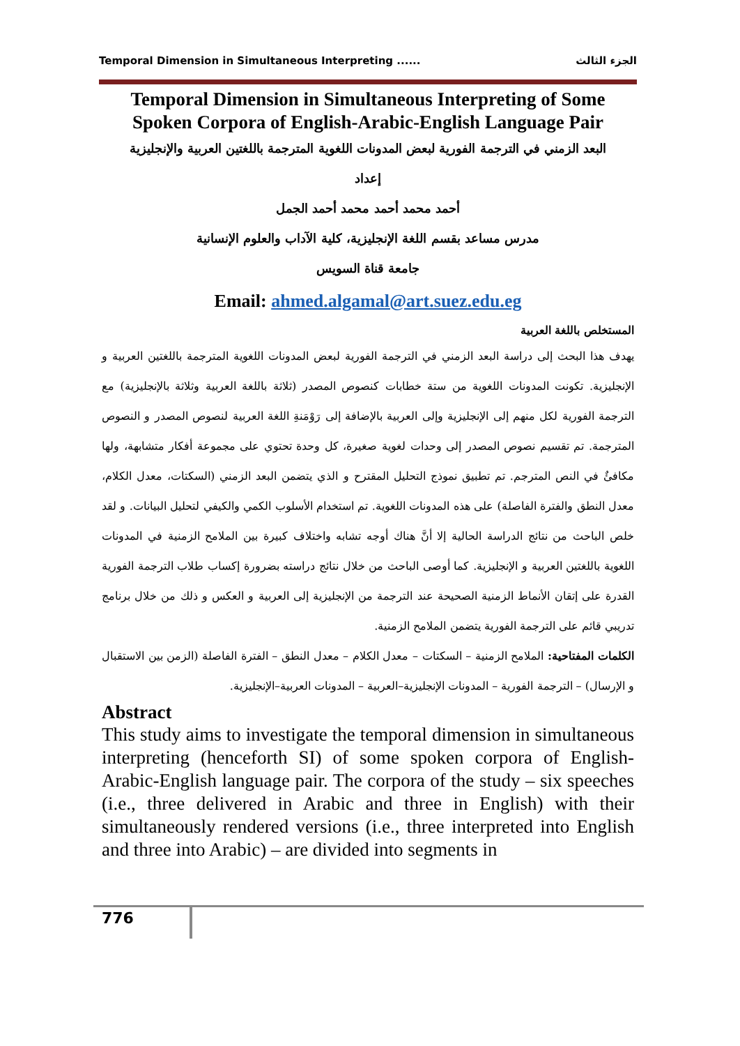Temporal Dimension in Simultaneous Interpreting ...... الجزء الثالث
Temporal Dimension in Simultaneous Interpreting of Some Spoken Corpora of English-Arabic-English Language Pair
البعد الزمني في الترجمة الفورية لبعض المدونات اللغوية المترجمة باللغتين العربية والإنجليزية
إعداد
أحمد محمد أحمد محمد أحمد الجمل
مدرس مساعد بقسم اللغة الإنجليزية، كلية الآداب والعلوم الإنسانية
جامعة قناة السويس
Email: ahmed.algamal@art.suez.edu.eg
المستخلص باللغة العربية
يهدف هذا البحث إلى دراسة البعد الزمني في الترجمة الفورية لبعض المدونات اللغوية المترجمة باللغتين العربية و الإنجليزية. تكونت المدونات اللغوية من ستة خطابات كنصوص المصدر (ثلاثة باللغة العربية وثلاثة بالإنجليزية) مع الترجمة الفورية لكل منهم إلى الإنجليزية وإلى العربية بالإضافة إلى رَوْمَنةِ اللغة العربية لنصوص المصدر و النصوص المترجمة. تم تقسيم نصوص المصدر إلى وحدات لغوية صغيرة، كل وحدة تحتوي على مجموعة أفكار متشابهة، ولها مكافئٌ في النص المترجم. تم تطبيق نموذج التحليل المقترح و الذي يتضمن البعد الزمني (السكتات، معدل الكلام، معدل النطق والفترة الفاصلة) على هذه المدونات اللغوية. تم استخدام الأسلوب الكمي والكيفي لتحليل البيانات. و لقد خلص الباحث من نتائج الدراسة الحالية إلا أنَّ هناك أوجه تشابه واختلاف كبيرة بين الملامح الزمنية في المدونات اللغوية باللغتين العربية و الإنجليزية. كما أوصى الباحث من خلال نتائج دراسته بضرورة إكساب طلاب الترجمة الفورية القدرة على إتقان الأنماط الزمنية الصحيحة عند الترجمة من الإنجليزية إلى العربية و العكس و ذلك من خلال برنامج تدريبي قائم على الترجمة الفورية يتضمن الملامح الزمنية.
الكلمات المفتاحية: الملامح الزمنية – السكتات – معدل الكلام – معدل النطق – الفترة الفاصلة (الزمن بين الاستقبال و الإرسال) – الترجمة الفورية – المدونات الإنجليزية–العربية – المدونات العربية–الإنجليزية.
Abstract
This study aims to investigate the temporal dimension in simultaneous interpreting (henceforth SI) of some spoken corpora of English-Arabic-English language pair. The corpora of the study – six speeches (i.e., three delivered in Arabic and three in English) with their simultaneously rendered versions (i.e., three interpreted into English and three into Arabic) – are divided into segments in
776